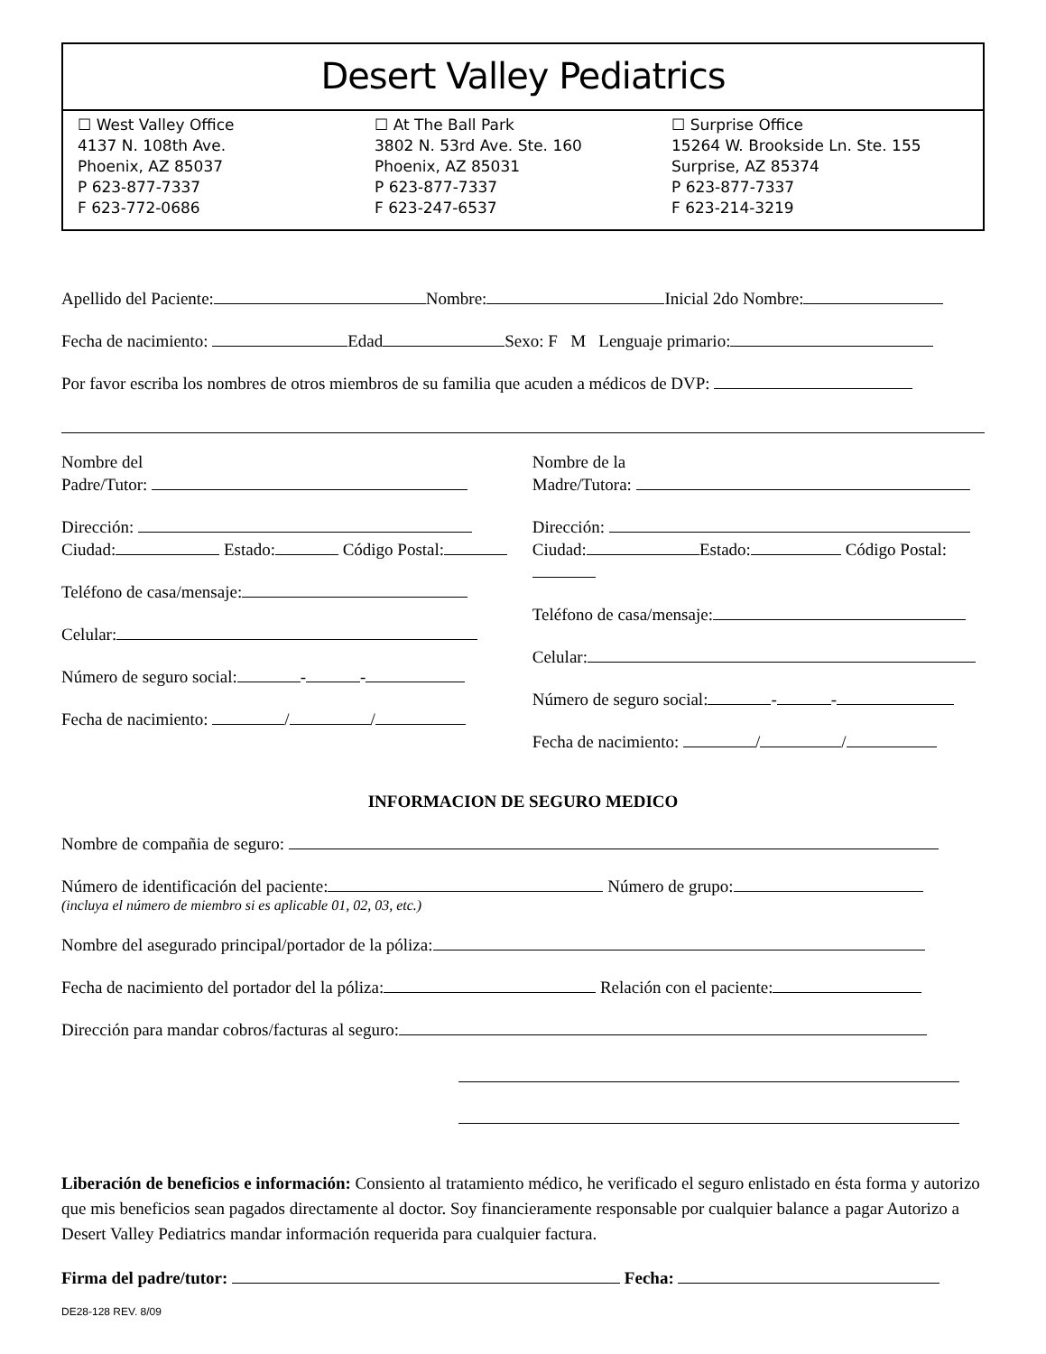Desert Valley Pediatrics
☐ West Valley Office
4137 N. 108th Ave.
Phoenix, AZ 85037
P 623-877-7337
F 623-772-0686
☐ At The Ball Park
3802 N. 53rd Ave. Ste. 160
Phoenix, AZ 85031
P 623-877-7337
F 623-247-6537
☐ Surprise Office
15264 W. Brookside Ln. Ste. 155
Surprise, AZ 85374
P 623-877-7337
F 623-214-3219
Apellido del Paciente: Nombre: Inicial 2do Nombre:
Fecha de nacimiento: Edad Sexo: F M Lenguaje primario:
Por favor escriba los nombres de otros miembros de su familia que acuden a médicos de DVP:
Nombre del
Padre/Tutor:
Dirección:
Ciudad: Estado: Código Postal:
Teléfono de casa/mensaje:
Celular:
Número de seguro social: - -
Fecha de nacimiento: / /
Nombre de la
Madre/Tutora:
Dirección:
Ciudad: Estado: Código Postal:
Teléfono de casa/mensaje:
Celular:
Número de seguro social: - -
Fecha de nacimiento: / /
INFORMACION DE SEGURO MEDICO
Nombre de compañia de seguro:
Número de identificación del paciente: Número de grupo:
(incluya el número de miembro si es aplicable 01, 02, 03, etc.)
Nombre del asegurado principal/portador de la póliza:
Fecha de nacimiento del portador del la póliza: Relación con el paciente:
Dirección para mandar cobros/facturas al seguro:
Liberación de beneficios e información: Consiento al tratamiento médico, he verificado el seguro enlistado en ésta forma y autorizo que mis beneficios sean pagados directamente al doctor. Soy financieramente responsable por cualquier balance a pagar Autorizo a Desert Valley Pediatrics mandar información requerida para cualquier factura.
Firma del padre/tutor: Fecha:
DE28-128 REV. 8/09